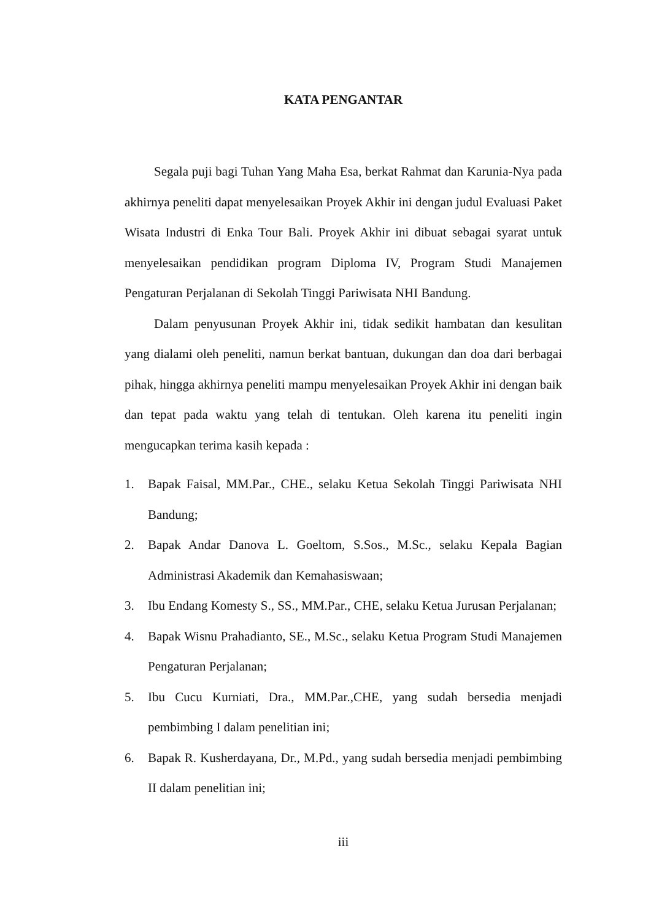KATA PENGANTAR
Segala puji bagi Tuhan Yang Maha Esa, berkat Rahmat dan Karunia-Nya pada akhirnya peneliti dapat menyelesaikan Proyek Akhir ini dengan judul Evaluasi Paket Wisata Industri di Enka Tour Bali. Proyek Akhir ini dibuat sebagai syarat untuk menyelesaikan pendidikan program Diploma IV, Program Studi Manajemen Pengaturan Perjalanan di Sekolah Tinggi Pariwisata NHI Bandung.
Dalam penyusunan Proyek Akhir ini, tidak sedikit hambatan dan kesulitan yang dialami oleh peneliti, namun berkat bantuan, dukungan dan doa dari berbagai pihak, hingga akhirnya peneliti mampu menyelesaikan Proyek Akhir ini dengan baik dan tepat pada waktu yang telah di tentukan. Oleh karena itu peneliti ingin mengucapkan terima kasih kepada :
1. Bapak Faisal, MM.Par., CHE., selaku Ketua Sekolah Tinggi Pariwisata NHI Bandung;
2. Bapak Andar Danova L. Goeltom, S.Sos., M.Sc., selaku Kepala Bagian Administrasi Akademik dan Kemahasiswaan;
3. Ibu Endang Komesty S., SS., MM.Par., CHE, selaku Ketua Jurusan Perjalanan;
4. Bapak Wisnu Prahadianto, SE., M.Sc., selaku Ketua Program Studi Manajemen Pengaturan Perjalanan;
5. Ibu Cucu Kurniati, Dra., MM.Par.,CHE, yang sudah bersedia menjadi pembimbing I dalam penelitian ini;
6. Bapak R. Kusherdayana, Dr., M.Pd., yang sudah bersedia menjadi pembimbing II dalam penelitian ini;
iii